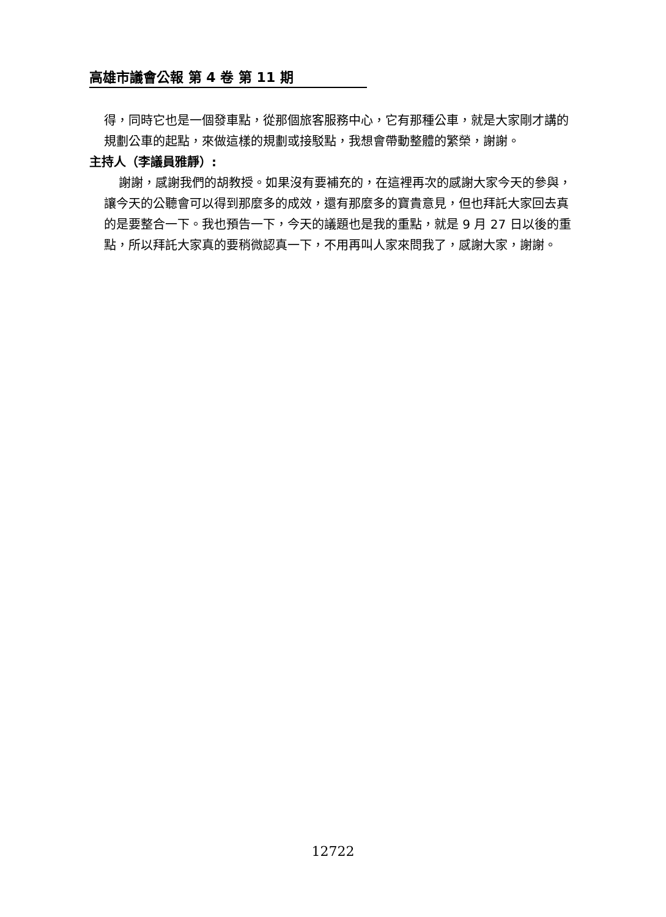高雄市議會公報 第 4 卷 第 11 期
得，同時它也是一個發車點，從那個旅客服務中心，它有那種公車，就是大家剛才講的規劃公車的起點，來做這樣的規劃或接駁點，我想會帶動整體的繁榮，謝謝。
主持人（李議員雅靜）:
謝謝，感謝我們的胡教授。如果沒有要補充的，在這裡再次的感謝大家今天的參與，讓今天的公聽會可以得到那麼多的成效，還有那麼多的寶貴意見，但也拜託大家回去真的是要整合一下。我也預告一下，今天的議題也是我的重點，就是 9 月 27 日以後的重點，所以拜託大家真的要稍微認真一下，不用再叫人家來問我了，感謝大家，謝謝。
12722